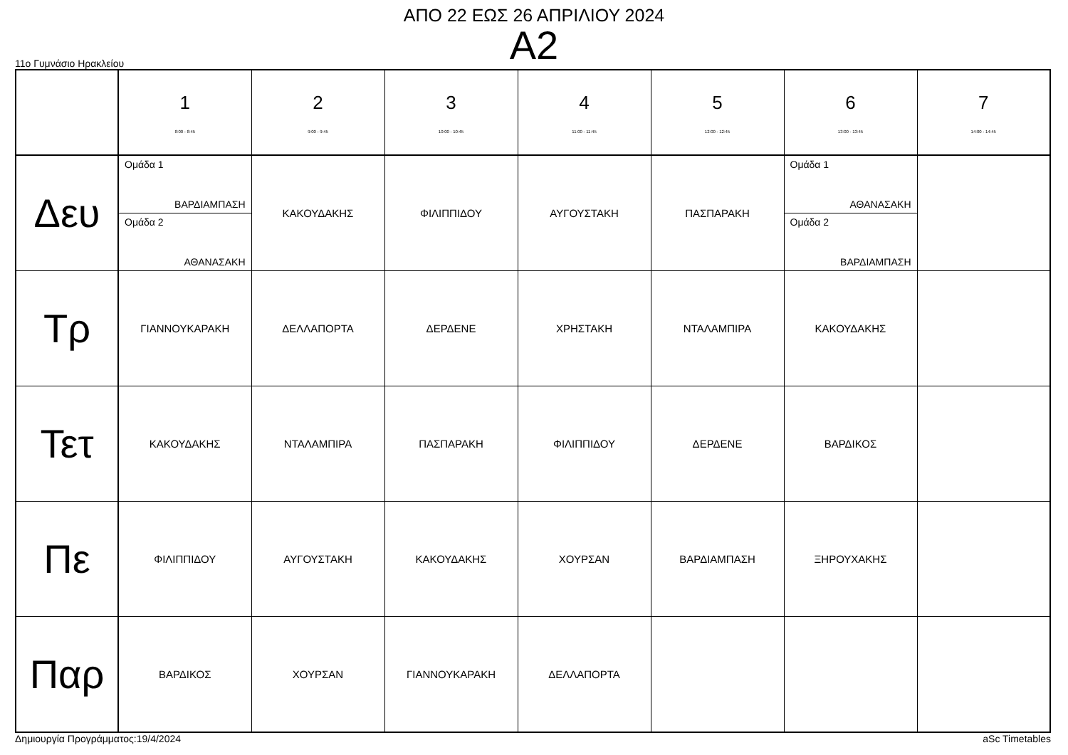ΑΠΟ 22 ΕΩΣ 26 ΑΠΡΙΛΙΟΥ 2024
Α2
11ο Γυμνάσιο Ηρακλείου
| | 1 8:00 - 8:45 | 2 9:00 - 9:45 | 3 10:00 - 10:45 | 4 11:00 - 11:45 | 5 12:00 - 12:45 | 6 13:00 - 13:45 | 7 14:00 - 14:45 |
| --- | --- | --- | --- | --- | --- | --- | --- |
| Δευ | Ομάδα 1 ΒΑΡΔΙΑΜΠΑΣΗ Ομάδα 2 ΑΘΑΝΑΣΑΚΗ | ΚΑΚΟΥΔΑΚΗΣ | ΦΙΛΙΠΠΙΔΟΥ | ΑΥΓΟΥΣΤΑΚΗ | ΠΑΣΠΑΡΑΚΗ | Ομάδα 1 ΑΘΑΝΑΣΑΚΗ Ομάδα 2 ΒΑΡΔΙΑΜΠΑΣΗ | |
| Τρ | ΓΙΑΝΝΟΥΚΑΡΑΚΗ | ΔΕΛΛΑΠΟΡΤΑ | ΔΕΡΔΕΝΕ | ΧΡΗΣΤΑΚΗ | ΝΤΑΛΑΜΠΙΡΑ | ΚΑΚΟΥΔΑΚΗΣ | |
| Τετ | ΚΑΚΟΥΔΑΚΗΣ | ΝΤΑΛΑΜΠΙΡΑ | ΠΑΣΠΑΡΑΚΗ | ΦΙΛΙΠΠΙΔΟΥ | ΔΕΡΔΕΝΕ | ΒΑΡΔΙΚΟΣ | |
| Πε | ΦΙΛΙΠΠΙΔΟΥ | ΑΥΓΟΥΣΤΑΚΗ | ΚΑΚΟΥΔΑΚΗΣ | ΧΟΥΡΣΑΝ | ΒΑΡΔΙΑΜΠΑΣΗ | ΞΗΡΟΥΧΑΚΗΣ | |
| Παρ | ΒΑΡΔΙΚΟΣ | ΧΟΥΡΣΑΝ | ΓΙΑΝΝΟΥΚΑΡΑΚΗ | ΔΕΛΛΑΠΟΡΤΑ | | | |
Δημιουργία Προγράμματος:19/4/2024 aSc Timetables